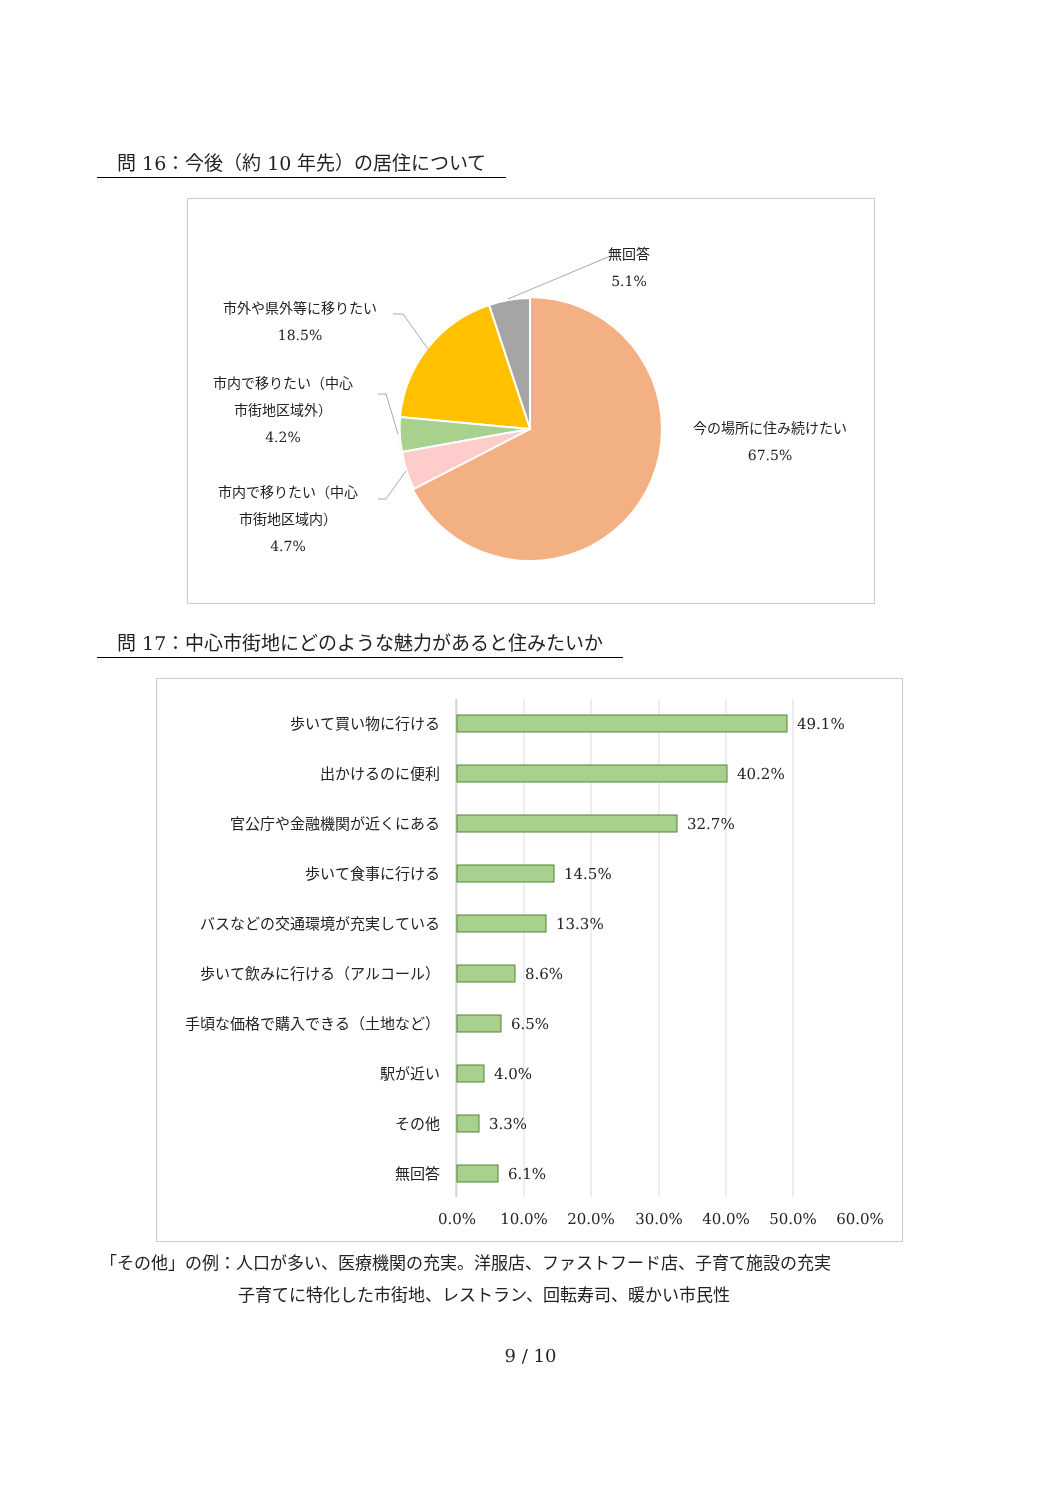問 16：今後（約 10 年先）の居住について
無回答
5.1%
市外や県外等に移りたい
18.5%
市内で移りたい（中心
市街地区域外）
4.2%
市内で移りたい（中心
市街地区域内）
4.7%
今の場所に住み続けたい
67.5%
問 17：中心市街地にどのような魅力があると住みたいか
49.1%
40.2%
32.7%
14.5%
13.3%
8.6%
6.5%
4.0%
3.3%
6.1%
0.0%
10.0%
20.0%
30.0%
40.0%
50.0%
60.0%
歩いて買い物に行ける
出かけるのに便利
官公庁や金融機関が近くにある
歩いて食事に行ける
バスなどの交通環境が充実している
歩いて飲みに行ける（アルコール）
手頃な価格で購入できる（土地など）
駅が近い
その他
無回答
「その他」の例：人口が多い、医療機関の充実。洋服店、ファストフード店、子育て施設の充実
子育てに特化した市街地、レストラン、回転寿司、暖かい市民性
9 / 10